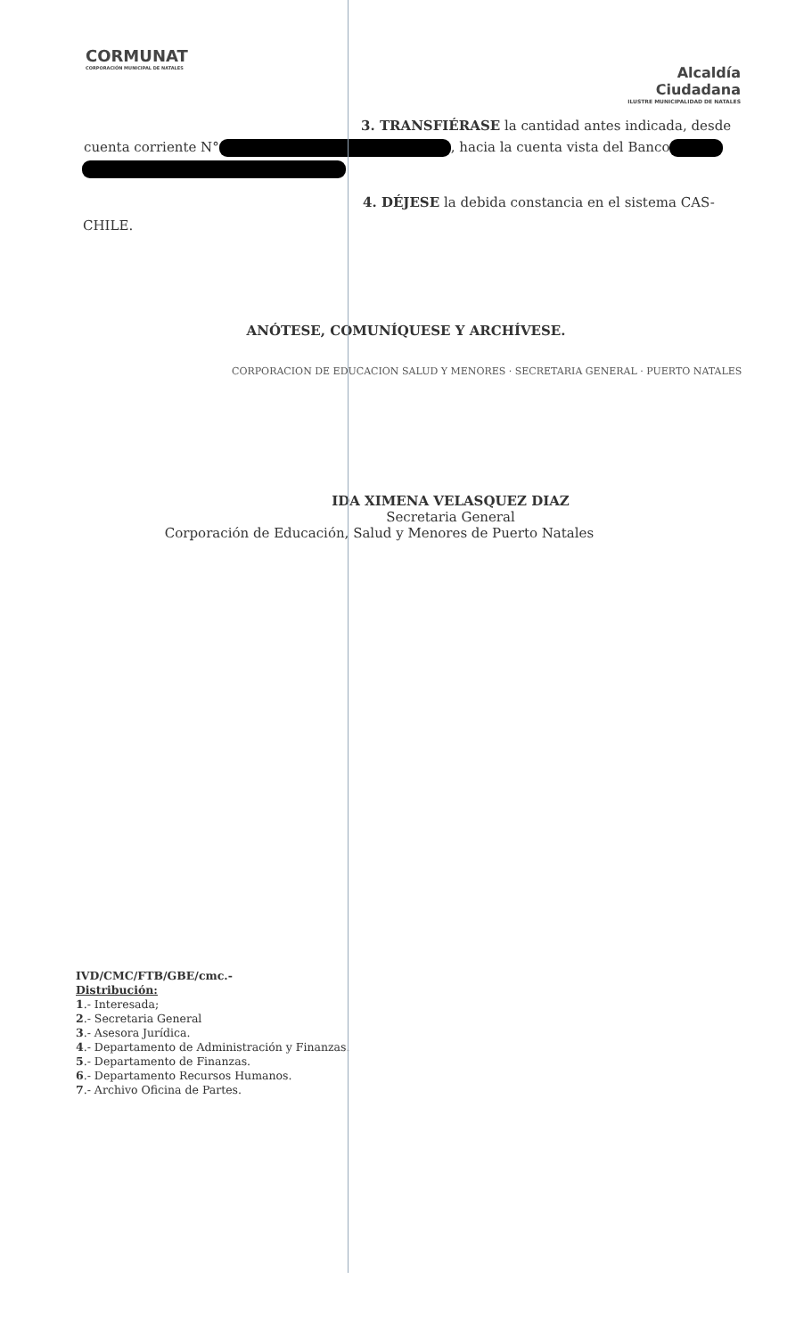CORMUNAT
CORPORACIÓN MUNICIPAL DE NATALES
Alcaldía
Ciudadana
ILUSTRE MUNICIPALIDAD DE NATALES
3. TRANSFIÉRASE la cantidad antes indicada, desde
cuenta corriente N° , hacia la cuenta vista del Banco
4. DÉJESE la debida constancia en el sistema CAS-
CHILE.
ANÓTESE, COMUNÍQUESE Y ARCHÍVESE.
CORPORACION DE EDUCACION SALUD Y MENORES · SECRETARIA GENERAL · PUERTO NATALES
IDA XIMENA VELASQUEZ DIAZ
Secretaria General
Corporación de Educación, Salud y Menores de Puerto Natales
IVD/CMC/FTB/GBE/cmc.-
Distribución:
1.- Interesada;
2.- Secretaria General
3.- Asesora Jurídica.
4.- Departamento de Administración y Finanzas.
5.- Departamento de Finanzas.
6.- Departamento Recursos Humanos.
7.- Archivo Oficina de Partes.